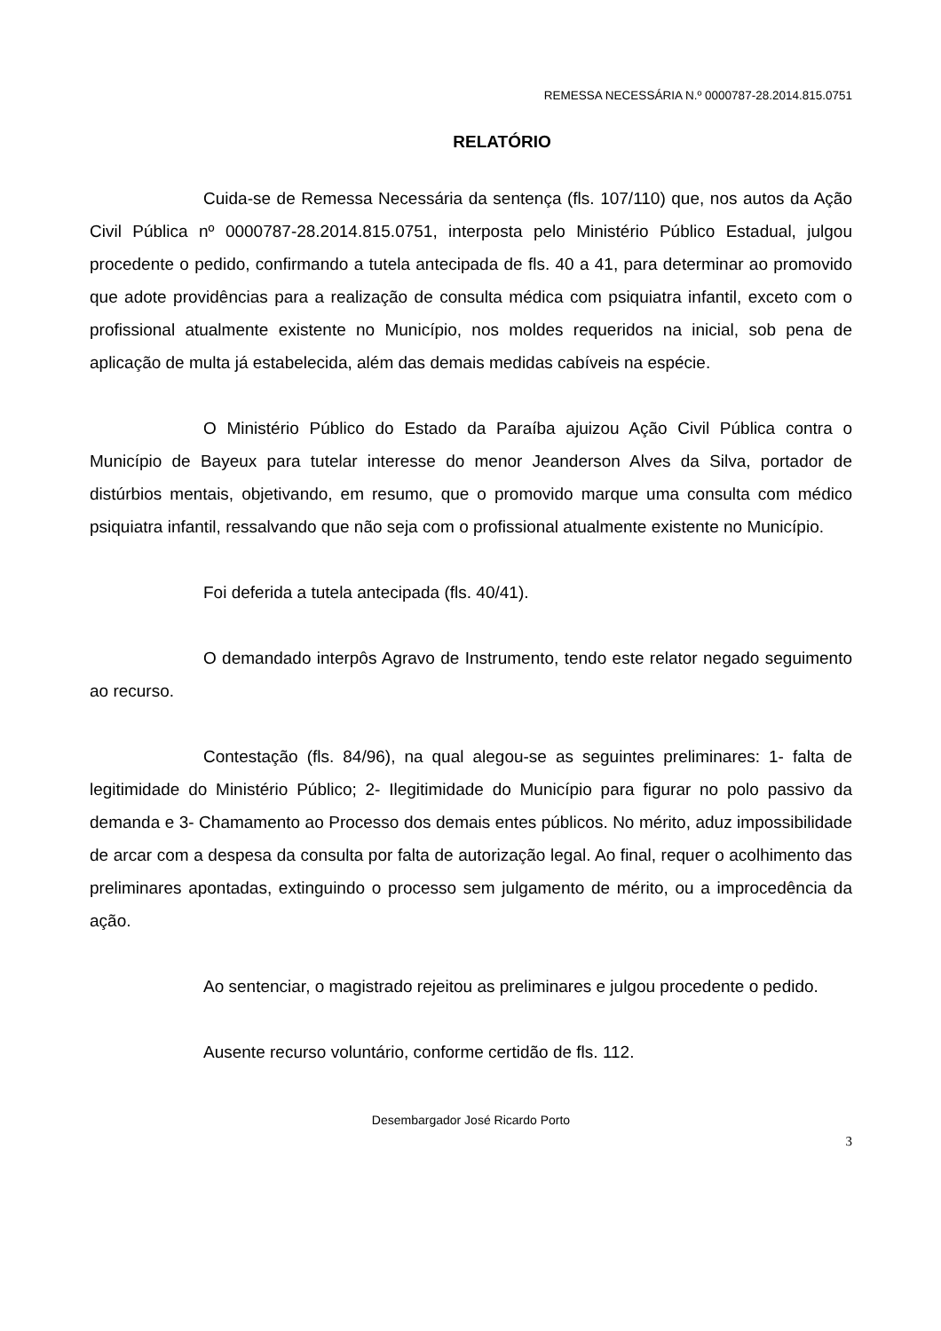REMESSA NECESSÁRIA N.º 0000787-28.2014.815.0751
RELATÓRIO
Cuida-se de Remessa Necessária da sentença (fls. 107/110) que, nos autos da Ação Civil Pública nº 0000787-28.2014.815.0751, interposta pelo Ministério Público Estadual, julgou procedente o pedido, confirmando a tutela antecipada de fls. 40 a 41, para determinar ao promovido que adote providências para a realização de consulta médica com psiquiatra infantil, exceto com o profissional atualmente existente no Município, nos moldes requeridos na inicial, sob pena de aplicação de multa já estabelecida, além das demais medidas cabíveis na espécie.
O Ministério Público do Estado da Paraíba ajuizou Ação Civil Pública contra o Município de Bayeux para tutelar interesse do menor Jeanderson Alves da Silva, portador de distúrbios mentais, objetivando, em resumo, que o promovido marque uma consulta com médico psiquiatra infantil, ressalvando que não seja com o profissional atualmente existente no Município.
Foi deferida a tutela antecipada (fls. 40/41).
O demandado interpôs Agravo de Instrumento, tendo este relator negado seguimento ao recurso.
Contestação (fls. 84/96), na qual alegou-se as seguintes preliminares: 1- falta de legitimidade do Ministério Público; 2- Ilegitimidade do Município para figurar no polo passivo da demanda e 3- Chamamento ao Processo dos demais entes públicos. No mérito, aduz impossibilidade de arcar com a despesa da consulta por falta de autorização legal. Ao final, requer o acolhimento das preliminares apontadas, extinguindo o processo sem julgamento de mérito, ou a improcedência da ação.
Ao sentenciar, o magistrado rejeitou as preliminares e julgou procedente o pedido.
Ausente recurso voluntário, conforme certidão de fls. 112.
Desembargador José Ricardo Porto
3